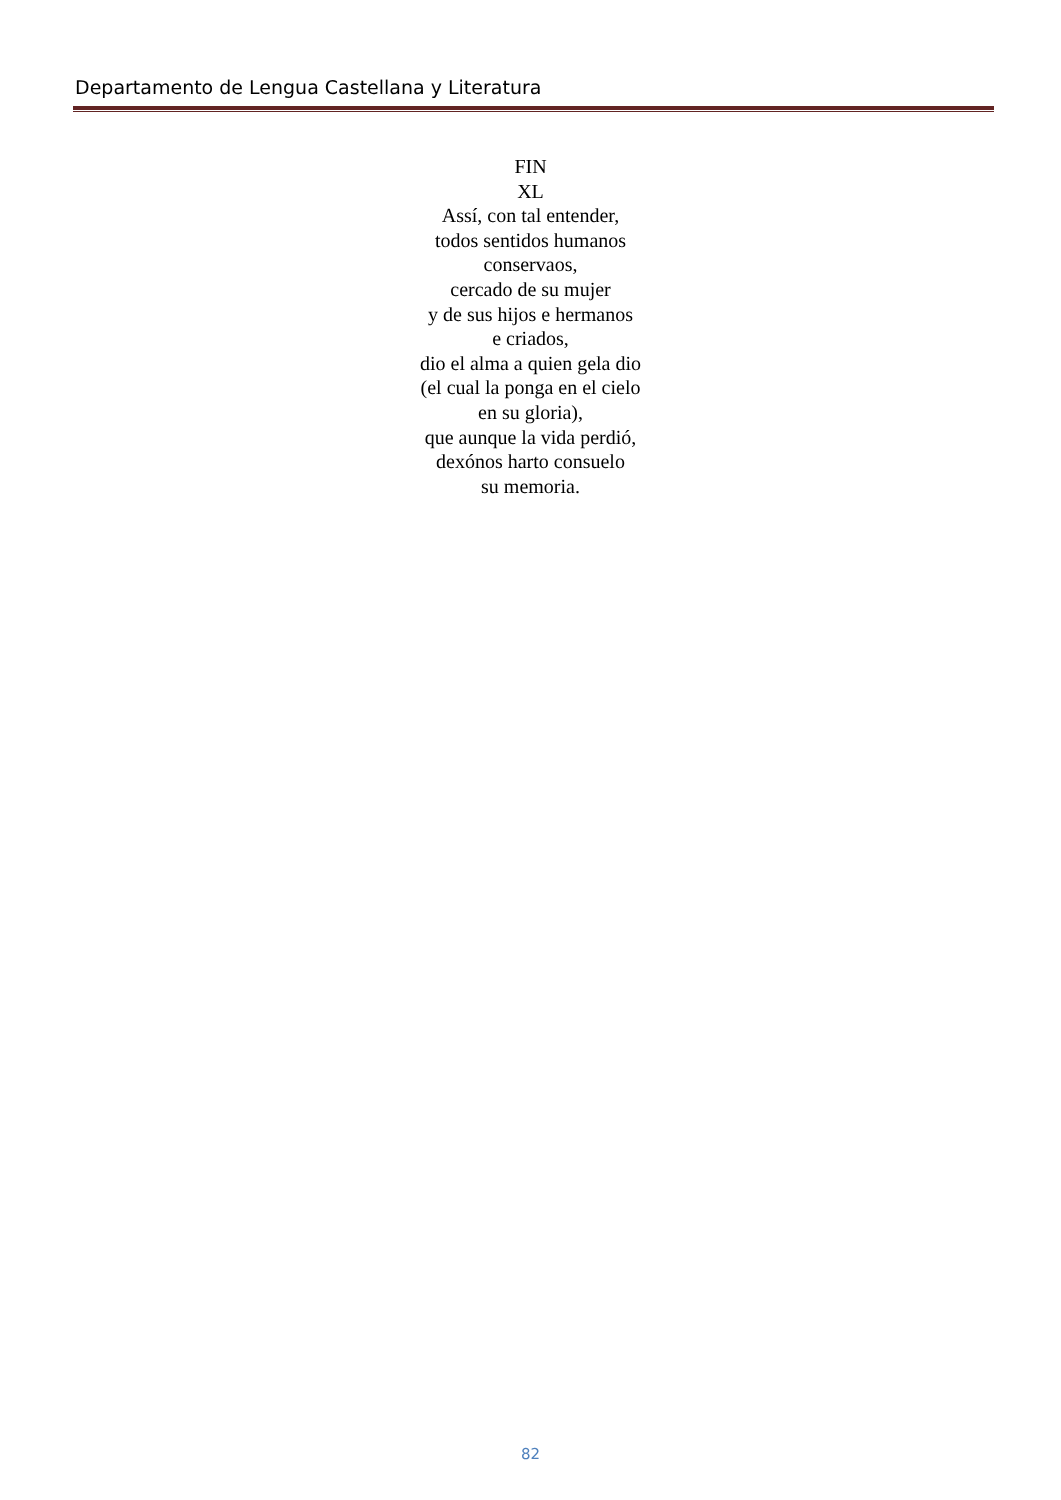Departamento de Lengua Castellana y Literatura
FIN
XL
Assí, con tal entender,
todos sentidos humanos
conservaos,
cercado de su mujer
y de sus hijos e hermanos
e criados,
dio el alma a quien gela dio
(el cual la ponga en el cielo
en su gloria),
que aunque la vida perdió,
dexónos harto consuelo
su memoria.
82